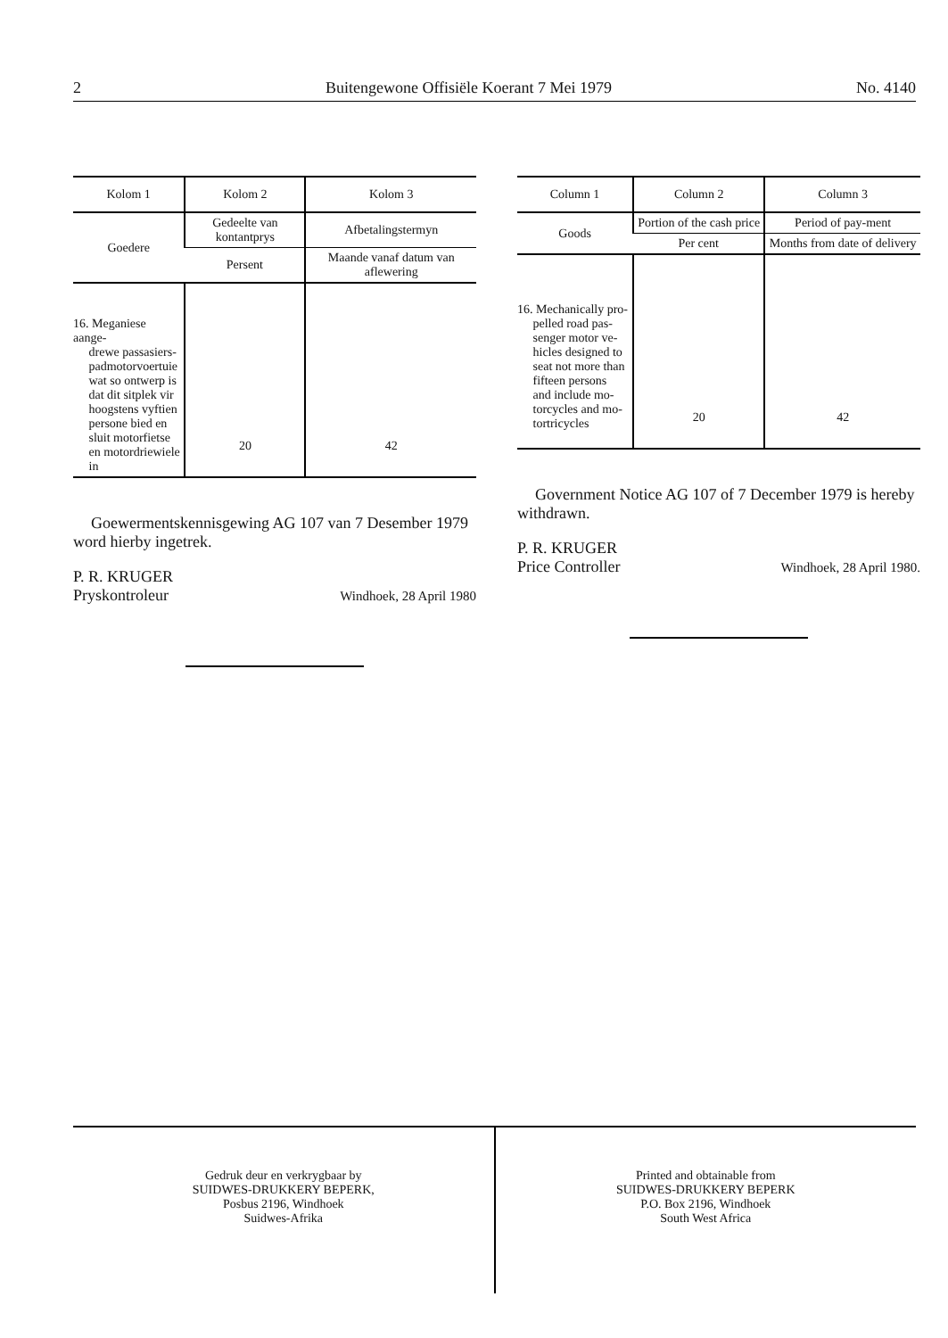2 Buitengewone Offisiële Koerant 7 Mei 1979 No. 4140
| Kolom 1 | Kolom 2 | Kolom 3 |
| --- | --- | --- |
| Goedere | Gedeelte van kontantprys | Afbetalingstermyn |
| | Persent | Maande vanaf datum van aflewering |
| 16. Meganiese aange- drewe passasiers- padmotorvoertuie wat so ontwerp is dat dit sitplek vir hoogstens vyftien persone bied en sluit motorfietse en motordriewiele in | 20 | 42 |
Goewermentskennisgewing AG 107 van 7 Desember 1979 word hierby ingetrek.
P. R. KRUGER
Pryskontroleur Windhoek, 28 April 1980
| Column 1 | Column 2 | Column 3 |
| --- | --- | --- |
| Goods | Portion of the cash price | Period of pay-ment |
| | Per cent | Months from date of delivery |
| 16. Mechanically pro- pelled road pas- senger motor ve- hicles designed to seat not more than fifteen persons and include mo- torcycles and mo- tortricycles | 20 | 42 |
Government Notice AG 107 of 7 December 1979 is hereby withdrawn.
P. R. KRUGER
Price Controller Windhoek, 28 April 1980.
Gedruk deur en verkrygbaar by
SUIDWES-DRUKKERY BEPERK,
Posbus 2196, Windhoek
Suidwes-Afrika
Printed and obtainable from
SUIDWES-DRUKKERY BEPERK
P.O. Box 2196, Windhoek
South West Africa